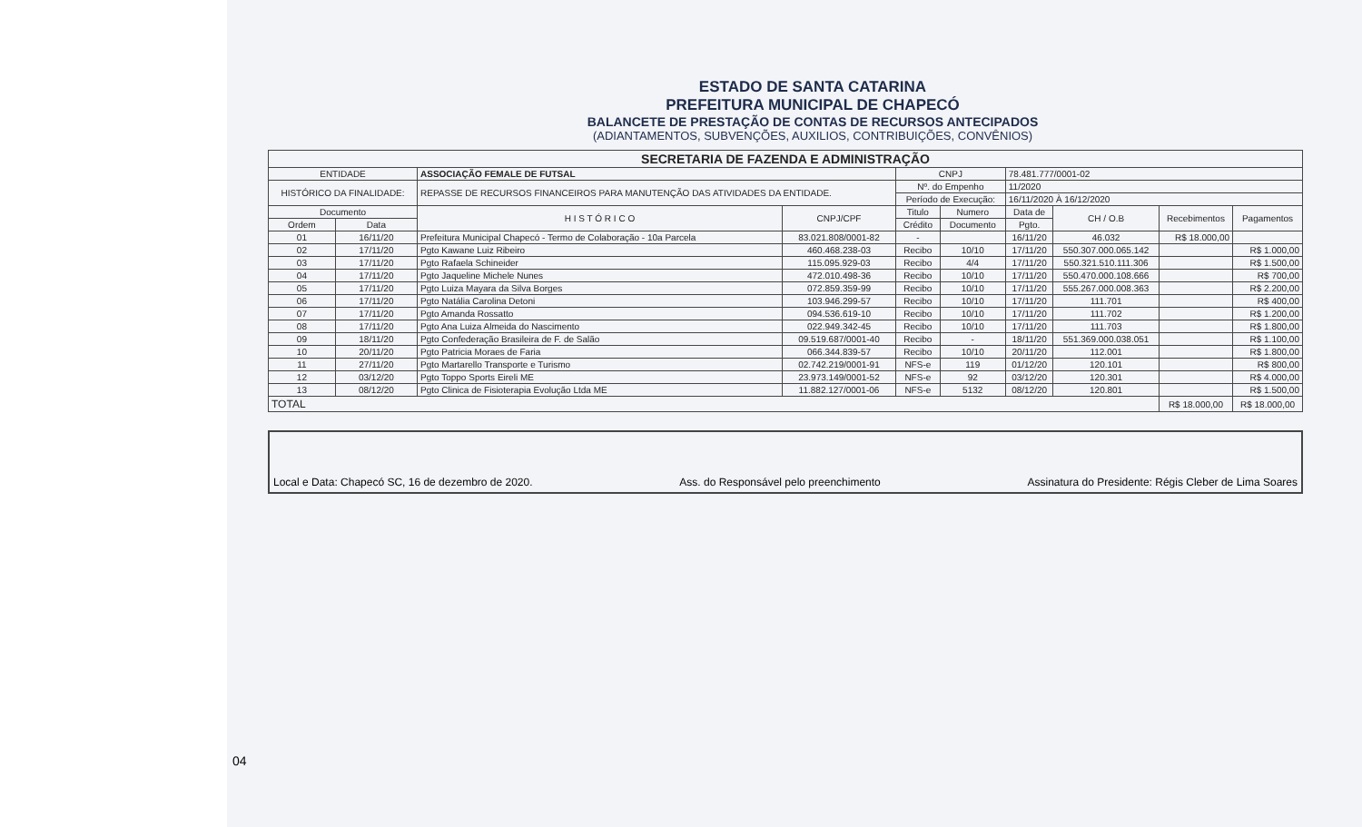ESTADO DE SANTA CATARINA
PREFEITURA MUNICIPAL DE CHAPECÓ
BALANCETE DE PRESTAÇÃO DE CONTAS DE RECURSOS ANTECIPADOS
(ADIANTAMENTOS, SUBVENÇÕES, AUXILIOS, CONTRIBUIÇÕES, CONVÊNIOS)
| SECRETARIA DE FAZENDA E ADMINISTRAÇÃO | | | | | | | | | |
| --- | --- | --- | --- | --- | --- | --- | --- | --- | --- |
| ENTIDADE | | ASSOCIAÇÃO FEMALE DE FUTSAL | | CNPJ | | 78.481.777/0001-02 | | | |
| HISTÓRICO DA FINALIDADE: | | REPASSE DE RECURSOS FINANCEIROS PARA MANUTENÇÃO DAS ATIVIDADES DA ENTIDADE. | | Nº. do Empenho | | 11/2020 | | | |
| | | | | Período de Execução: | | 16/11/2020 À 16/12/2020 | | | |
| Documento | | H I S T Ó R I C O | CNPJ/CPF | Titulo | Numero | Data de | CH / O.B | Recebimentos | Pagamentos |
| Ordem | Data | | | Crédito | Documento | Pgto. | | | |
| 01 | 16/11/20 | Prefeitura Municipal Chapecó - Termo de Colaboração - 10a Parcela | 83.021.808/0001-82 | - | | 16/11/20 | 46.032 | R$ 18.000,00 | |
| 02 | 17/11/20 | Pgto Kawane Luiz Ribeiro | 460.468.238-03 | Recibo | 10/10 | 17/11/20 | 550.307.000.065.142 | | R$ 1.000,00 |
| 03 | 17/11/20 | Pgto Rafaela Schineider | 115.095.929-03 | Recibo | 4/4 | 17/11/20 | 550.321.510.111.306 | | R$ 1.500,00 |
| 04 | 17/11/20 | Pgto Jaqueline Michele Nunes | 472.010.498-36 | Recibo | 10/10 | 17/11/20 | 550.470.000.108.666 | | R$ 700,00 |
| 05 | 17/11/20 | Pgto Luiza Mayara da Silva Borges | 072.859.359-99 | Recibo | 10/10 | 17/11/20 | 555.267.000.008.363 | | R$ 2.200,00 |
| 06 | 17/11/20 | Pgto Natália Carolina Detoni | 103.946.299-57 | Recibo | 10/10 | 17/11/20 | 111.701 | | R$ 400,00 |
| 07 | 17/11/20 | Pgto Amanda Rossatto | 094.536.619-10 | Recibo | 10/10 | 17/11/20 | 111.702 | | R$ 1.200,00 |
| 08 | 17/11/20 | Pgto Ana Luiza Almeida do Nascimento | 022.949.342-45 | Recibo | 10/10 | 17/11/20 | 111.703 | | R$ 1.800,00 |
| 09 | 18/11/20 | Pgto Confederação Brasileira de F. de Salão | 09.519.687/0001-40 | Recibo | - | 18/11/20 | 551.369.000.038.051 | | R$ 1.100,00 |
| 10 | 20/11/20 | Pgto Patricia Moraes de Faria | 066.344.839-57 | Recibo | 10/10 | 20/11/20 | 112.001 | | R$ 1.800,00 |
| 11 | 27/11/20 | Pgto Martarello Transporte e Turismo | 02.742.219/0001-91 | NFS-e | 119 | 01/12/20 | 120.101 | | R$ 800,00 |
| 12 | 03/12/20 | Pgto Toppo Sports Eireli ME | 23.973.149/0001-52 | NFS-e | 92 | 03/12/20 | 120.301 | | R$ 4.000,00 |
| 13 | 08/12/20 | Pgto Clinica de Fisioterapia Evolução Ltda ME | 11.882.127/0001-06 | NFS-e | 5132 | 08/12/20 | 120.801 | | R$ 1.500,00 |
| TOTAL | | | | | | | | R$ 18.000,00 | R$ 18.000,00 |
Local e Data: Chapecó SC, 16 de dezembro de 2020. Ass. do Responsável pelo preenchimento Assinatura do Presidente: Régis Cleber de Lima Soares
04